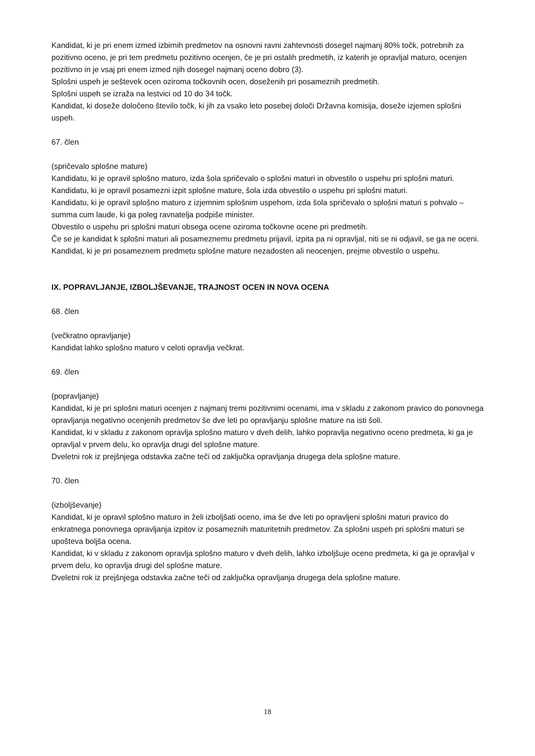Kandidat, ki je pri enem izmed izbirnih predmetov na osnovni ravni zahtevnosti dosegel najmanj 80% točk, potrebnih za pozitivno oceno, je pri tem predmetu pozitivno ocenjen, če je pri ostalih predmetih, iz katerih je opravljal maturo, ocenjen pozitivno in je vsaj pri enem izmed njih dosegel najmanj oceno dobro (3).
Splošni uspeh je seštevek ocen oziroma točkovnih ocen, doseženih pri posameznih predmetih.
Splošni uspeh se izraža na lestvici od 10 do 34 točk.
Kandidat, ki doseže določeno število točk, ki jih za vsako leto posebej določi Državna komisija, doseže izjemen splošni uspeh.
67. člen
(spričevalo splošne mature)
Kandidatu, ki je opravil splošno maturo, izda šola spričevalo o splošni maturi in obvestilo o uspehu pri splošni maturi.
Kandidatu, ki je opravil posamezni izpit splošne mature, šola izda obvestilo o uspehu pri splošni maturi.
Kandidatu, ki je opravil splošno maturo z izjemnim splošnim uspehom, izda šola spričevalo o splošni maturi s pohvalo – summa cum laude, ki ga poleg ravnatelja podpiše minister.
Obvestilo o uspehu pri splošni maturi obsega ocene oziroma točkovne ocene pri predmetih.
Če se je kandidat k splošni maturi ali posameznemu predmetu prijavil, izpita pa ni opravljal, niti se ni odjavil, se ga ne oceni.
Kandidat, ki je pri posameznem predmetu splošne mature nezadosten ali neocenjen, prejme obvestilo o uspehu.
IX. POPRAVLJANJE, IZBOLJŠEVANJE, TRAJNOST OCEN IN NOVA OCENA
68. člen
(večkratno opravljanje)
Kandidat lahko splošno maturo v celoti opravlja večkrat.
69. člen
(popravljanje)
Kandidat, ki je pri splošni maturi ocenjen z najmanj tremi pozitivnimi ocenami, ima v skladu z zakonom pravico do ponovnega opravljanja negativno ocenjenih predmetov še dve leti po opravljanju splošne mature na isti šoli.
Kandidat, ki v skladu z zakonom opravlja splošno maturo v dveh delih, lahko popravlja negativno oceno predmeta, ki ga je opravljal v prvem delu, ko opravlja drugi del splošne mature.
Dveletni rok iz prejšnjega odstavka začne teči od zaključka opravljanja drugega dela splošne mature.
70. člen
(izboljševanje)
Kandidat, ki je opravil splošno maturo in želi izboljšati oceno, ima še dve leti po opravljeni splošni maturi pravico do enkratnega ponovnega opravljanja izpitov iz posameznih maturitetnih predmetov. Za splošni uspeh pri splošni maturi se upošteva boljša ocena.
Kandidat, ki v skladu z zakonom opravlja splošno maturo v dveh delih, lahko izboljšuje oceno predmeta, ki ga je opravljal v prvem delu, ko opravlja drugi del splošne mature.
Dveletni rok iz prejšnjega odstavka začne teči od zaključka opravljanja drugega dela splošne mature.
18